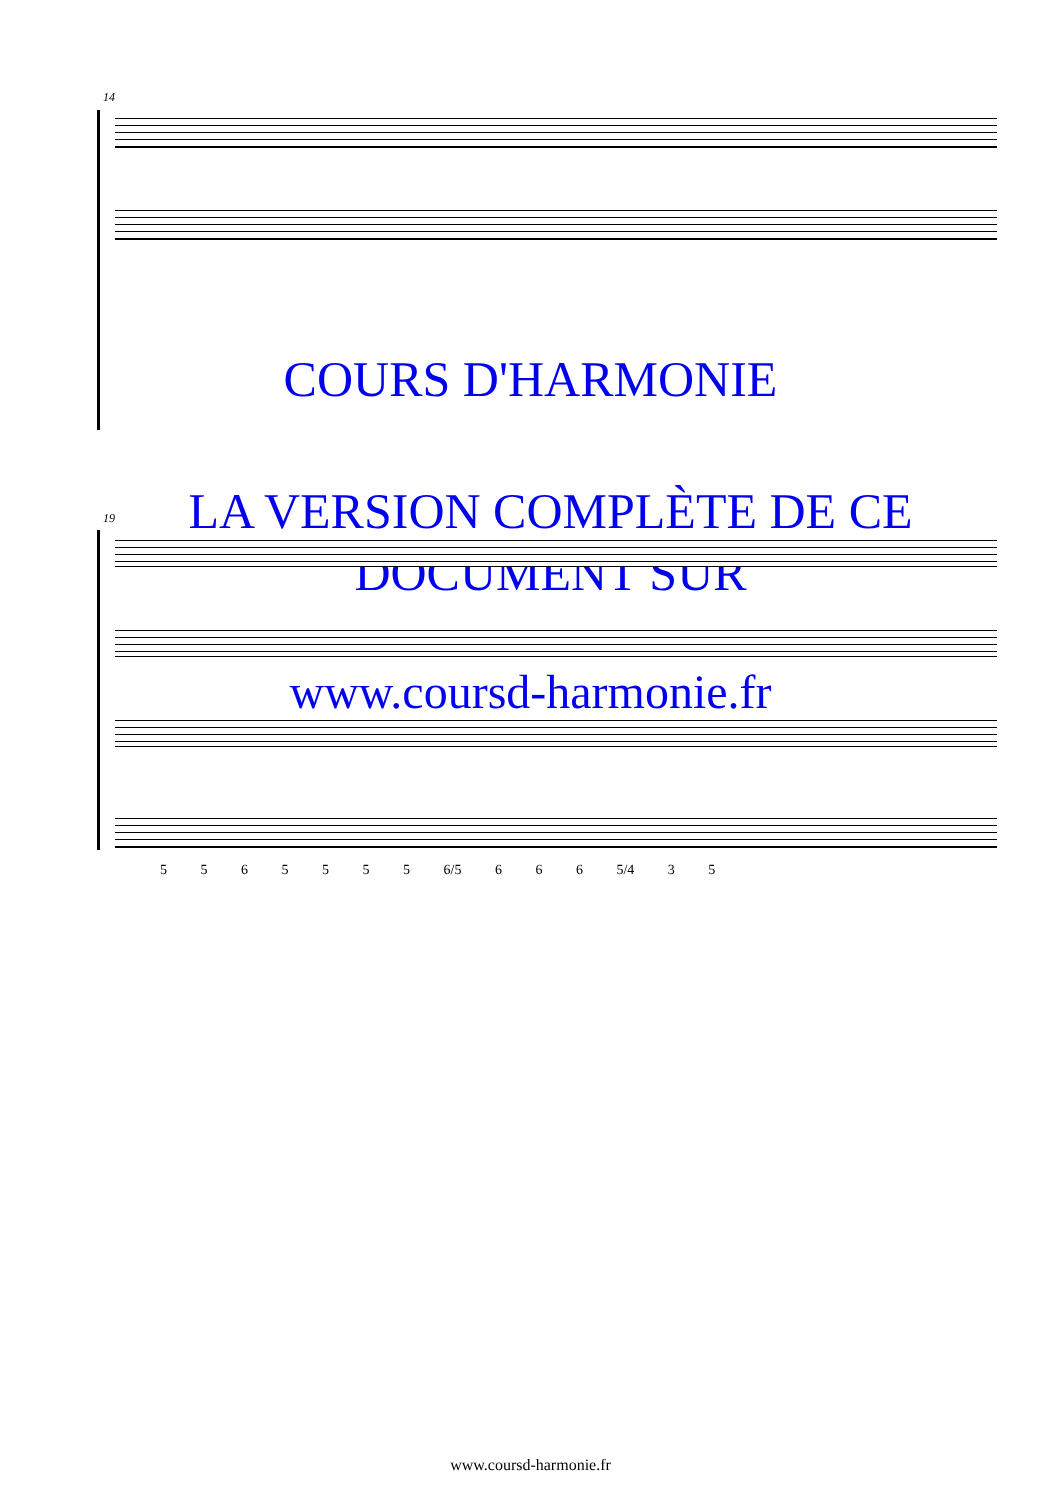14
19
COURS D'HARMONIE
LA VERSION COMPLÈTE DE CE
DOCUMENT SUR
www.coursd-harmonie.fr
5 5 6 5 5 5 5 6/5 6 6 6 5/4 3 5
www.coursd-harmonie.fr